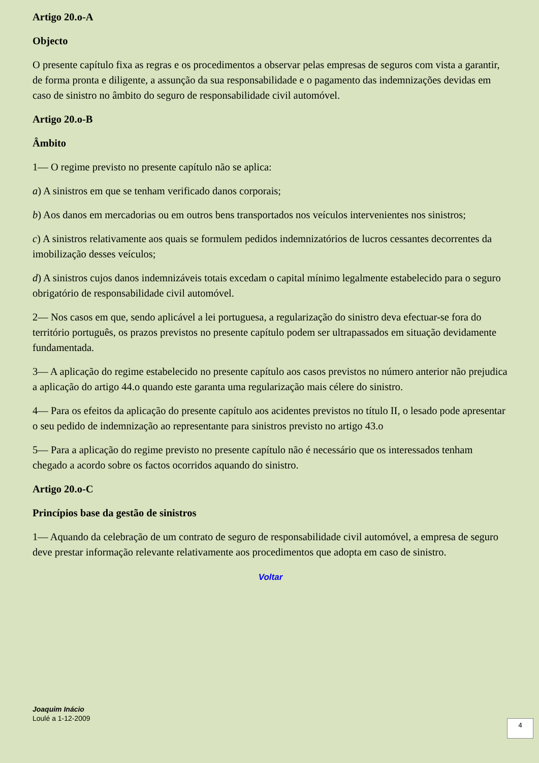Artigo 20.o-A
Objecto
O presente capítulo fixa as regras e os procedimentos a observar pelas empresas de seguros com vista a garantir, de forma pronta e diligente, a assunção da sua responsabilidade e o pagamento das indemnizações devidas em caso de sinistro no âmbito do seguro de responsabilidade civil automóvel.
Artigo 20.o-B
Âmbito
1— O regime previsto no presente capítulo não se aplica:
a) A sinistros em que se tenham verificado danos corporais;
b) Aos danos em mercadorias ou em outros bens transportados nos veículos intervenientes nos sinistros;
c) A sinistros relativamente aos quais se formulem pedidos indemnizatórios de lucros cessantes decorrentes da imobilização desses veículos;
d) A sinistros cujos danos indemnizáveis totais excedam o capital mínimo legalmente estabelecido para o seguro obrigatório de responsabilidade civil automóvel.
2— Nos casos em que, sendo aplicável a lei portuguesa, a regularização do sinistro deva efectuar-se fora do território português, os prazos previstos no presente capítulo podem ser ultrapassados em situação devidamente fundamentada.
3— A aplicação do regime estabelecido no presente capítulo aos casos previstos no número anterior não prejudica a aplicação do artigo 44.o quando este garanta uma regularização mais célere do sinistro.
4— Para os efeitos da aplicação do presente capítulo aos acidentes previstos no título II, o lesado pode apresentar o seu pedido de indemnização ao representante para sinistros previsto no artigo 43.o
5— Para a aplicação do regime previsto no presente capítulo não é necessário que os interessados tenham chegado a acordo sobre os factos ocorridos aquando do sinistro.
Artigo 20.o-C
Princípios base da gestão de sinistros
1— Aquando da celebração de um contrato de seguro de responsabilidade civil automóvel, a empresa de seguro deve prestar informação relevante relativamente aos procedimentos que adopta em caso de sinistro.
Voltar
Joaquim Inácio
Loulé a 1-12-2009
4